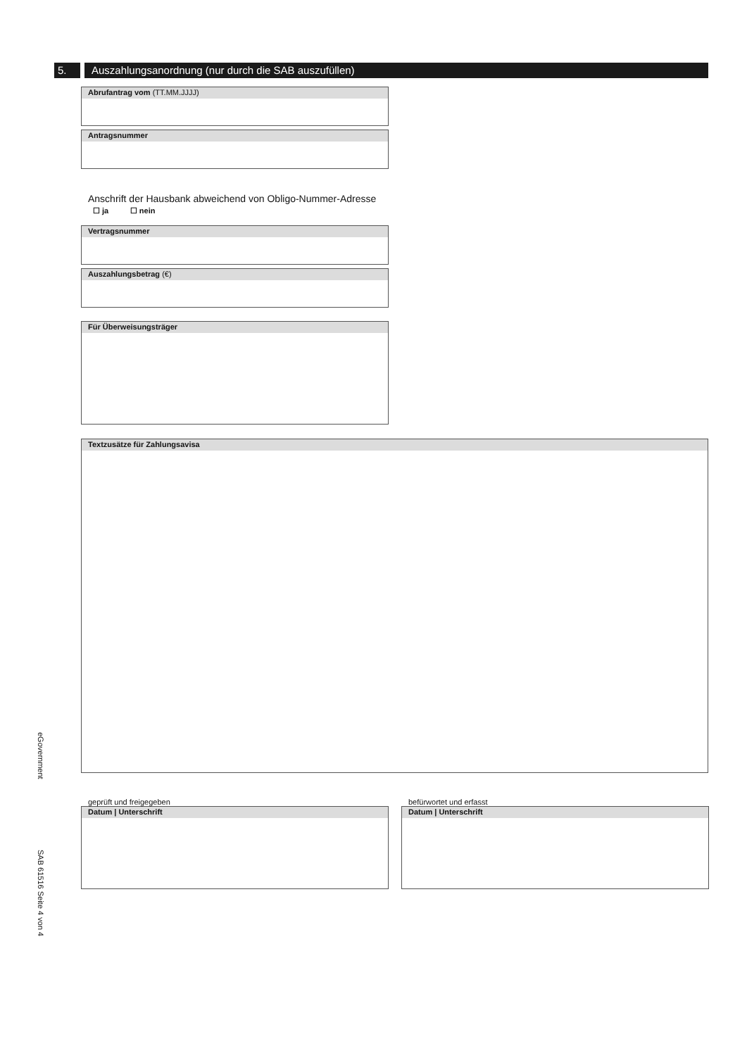eGovernment
SAB 61516 Seite 4 von 4
5. Auszahlungsanordnung (nur durch die SAB auszufüllen)
Abrufantrag vom (TT.MM.JJJJ)
Antragsnummer
Anschrift der Hausbank abweichend von Obligo-Nummer-Adresse
☐ ja ☐ nein
Vertragsnummer
Auszahlungsbetrag (€)
Für Überweisungsträger
Textzusätze für Zahlungsavisa
geprüft und freigegeben
Datum | Unterschrift
befürwortet und erfasst
Datum | Unterschrift